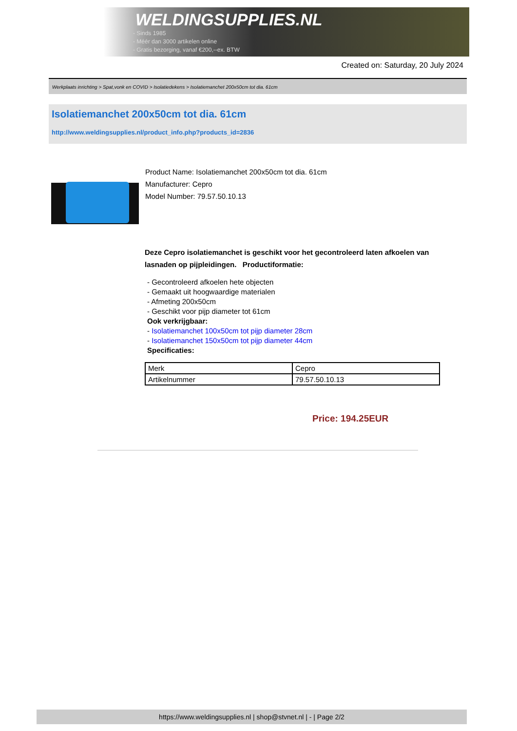WELDINGSUPPLIES.NL
- Sinds 1985
- Méér dan 3000 artikelen online
- Gratis bezorging, vanaf €200,--ex. BTW
Created on: Saturday, 20 July 2024
Werkplaats inrichting > Spat,vonk en COVID > Isolatiedekens > Isolatiemanchet 200x50cm tot dia. 61cm
Isolatiemanchet 200x50cm tot dia. 61cm
http://www.weldingsupplies.nl/product_info.php?products_id=2836
Product Name: Isolatiemanchet 200x50cm tot dia. 61cm
Manufacturer: Cepro
Model Number: 79.57.50.10.13
Deze Cepro isolatiemanchet is geschikt voor het gecontroleerd laten afkoelen van lasnaden op pijpleidingen. Productiformatie:
- Gecontroleerd afkoelen hete objecten
- Gemaakt uit hoogwaardige materialen
- Afmeting 200x50cm
- Geschikt voor pijp diameter tot 61cm
Ook verkrijgbaar:
- Isolatiemanchet 100x50cm tot pijp diameter 28cm
- Isolatiemanchet 150x50cm tot pijp diameter 44cm
Specificaties:
| Merk | Cepro |
| Artikelnummer | 79.57.50.10.13 |
Price: 194.25EUR
https://www.weldingsupplies.nl | shop@stvnet.nl | - | Page 2/2